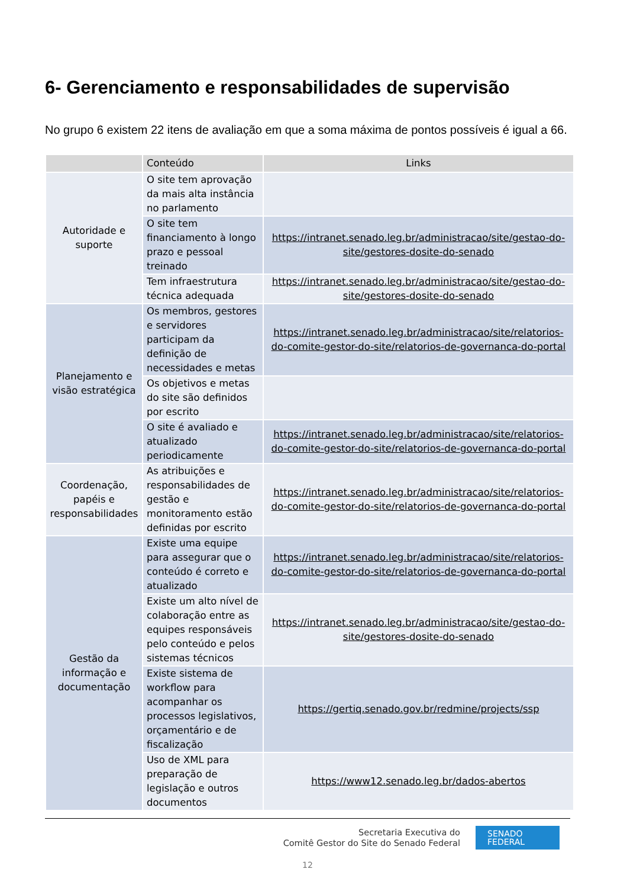6- Gerenciamento e responsabilidades de supervisão
No grupo 6 existem 22 itens de avaliação em que a soma máxima de pontos possíveis é igual a 66.
| | Conteúdo | Links |
| --- | --- | --- |
| Autoridade e suporte | O site tem aprovação da mais alta instância no parlamento | |
| | O site tem financiamento à longo prazo e pessoal treinado | https://intranet.senado.leg.br/administracao/site/gestao-do-site/gestores-dosite-do-senado |
| | Tem infraestrutura técnica adequada | https://intranet.senado.leg.br/administracao/site/gestao-do-site/gestores-dosite-do-senado |
| Planejamento e visão estratégica | Os membros, gestores e servidores participam da definição de necessidades e metas | https://intranet.senado.leg.br/administracao/site/relatorios-do-comite-gestor-do-site/relatorios-de-governanca-do-portal |
| | Os objetivos e metas do site são definidos por escrito | |
| | O site é avaliado e atualizado periodicamente | https://intranet.senado.leg.br/administracao/site/relatorios-do-comite-gestor-do-site/relatorios-de-governanca-do-portal |
| Coordenação, papéis e responsabilidades | As atribuições e responsabilidades de gestão e monitoramento estão definidas por escrito | https://intranet.senado.leg.br/administracao/site/relatorios-do-comite-gestor-do-site/relatorios-de-governanca-do-portal |
| Gestão da informação e documentação | Existe uma equipe para assegurar que o conteúdo é correto e atualizado | https://intranet.senado.leg.br/administracao/site/relatorios-do-comite-gestor-do-site/relatorios-de-governanca-do-portal |
| | Existe um alto nível de colaboração entre as equipes responsáveis pelo conteúdo e pelos sistemas técnicos | https://intranet.senado.leg.br/administracao/site/gestao-do-site/gestores-dosite-do-senado |
| | Existe sistema de workflow para acompanhar os processos legislativos, orçamentário e de fiscalização | https://gertiq.senado.gov.br/redmine/projects/ssp |
| | Uso de XML para preparação de legislação e outros documentos | https://www12.senado.leg.br/dados-abertos |
Secretaria Executiva do
Comitê Gestor do Site do Senado Federal
SENADO
FEDERAL
12